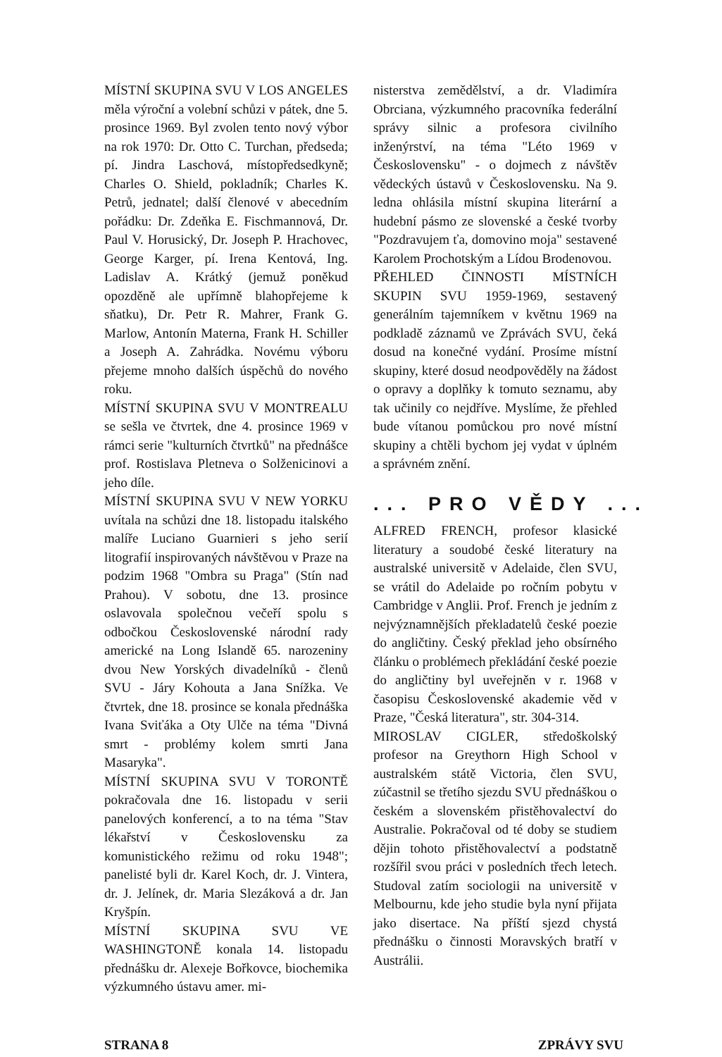MÍSTNÍ SKUPINA SVU V LOS ANGELES měla výroční a volební schůzi v pátek, dne 5. prosince 1969. Byl zvolen tento nový výbor na rok 1970: Dr. Otto C. Turchan, předseda; pí. Jindra Laschová, místopředsedkyně; Charles O. Shield, pokladník; Charles K. Petrů, jednatel; další členové v abecedním pořádku: Dr. Zdeňka E. Fischmannová, Dr. Paul V. Horusický, Dr. Joseph P. Hrachovec, George Karger, pí. Irena Kentová, Ing. Ladislav A. Krátký (jemuž poněkud opozděně ale upřímně blahopřejeme k sňatku), Dr. Petr R. Mahrer, Frank G. Marlow, Antonín Materna, Frank H. Schiller a Joseph A. Zahrádka. Novému výboru přejeme mnoho dalších úspěchů do nového roku.
MÍSTNÍ SKUPINA SVU V MONTREALU se sešla ve čtvrtek, dne 4. prosince 1969 v rámci serie "kulturních čtvrtků" na přednášce prof. Rostislava Pletneva o Solženicinovi a jeho díle.
MÍSTNÍ SKUPINA SVU V NEW YORKU uvítala na schůzi dne 18. listopadu italského malíře Luciano Guarnieri s jeho serií litografií inspirovaných návštěvou v Praze na podzim 1968 "Ombra su Praga" (Stín nad Prahou). V sobotu, dne 13. prosince oslavovala společnou večeří spolu s odbočkou Československé národní rady americké na Long Islandě 65. narozeniny dvou New Yorských divadelníků - členů SVU - Járy Kohouta a Jana Snížka. Ve čtvrtek, dne 18. prosince se konala přednáška Ivana Sviťáka a Oty Ulče na téma "Divná smrt - problémy kolem smrti Jana Masaryka".
MÍSTNÍ SKUPINA SVU V TORONTĚ pokračovala dne 16. listopadu v serii panelových konferencí, a to na téma "Stav lékařství v Československu za komunistického režimu od roku 1948"; panelisté byli dr. Karel Koch, dr. J. Vintera, dr. J. Jelínek, dr. Maria Slezáková a dr. Jan Kryšpín.
MÍSTNÍ SKUPINA SVU VE WASHINGTONĚ konala 14. listopadu přednášku dr. Alexeje Bořkovce, biochemika výzkumného ústavu amer. mi-
nisterstva zemědělství, a dr. Vladimíra Obrciana, výzkumného pracovníka federální správy silnic a profesora civilního inženýrství, na téma "Léto 1969 v Československu" - o dojmech z návštěv vědeckých ústavů v Československu. Na 9. ledna ohlásila místní skupina literární a hudební pásmo ze slovenské a české tvorby "Pozdravujem ťa, domovino moja" sestavené Karolem Prochotským a Lídou Brodenovou.
PŘEHLED ČINNOSTI MÍSTNÍCH SKUPIN SVU 1959-1969, sestavený generálním tajemníkem v květnu 1969 na podkladě záznamů ve Zprávách SVU, čeká dosud na konečné vydání. Prosíme místní skupiny, které dosud neodpověděly na žádost o opravy a doplňky k tomuto seznamu, aby tak učinily co nejdříve. Myslíme, že přehled bude vítanou pomůckou pro nové místní skupiny a chtěli bychom jej vydat v úplném a správném znění.
... PRO VĚDY ...
ALFRED FRENCH, profesor klasické literatury a soudobé české literatury na australské universitě v Adelaide, člen SVU, se vrátil do Adelaide po ročním pobytu v Cambridge v Anglii. Prof. French je jedním z nejvýznamnějších překladatelů české poezie do angličtiny. Český překlad jeho obsírného článku o problémech překládání české poezie do angličtiny byl uveřejněn v r. 1968 v časopisu Československé akademie věd v Praze, "Česká literatura", str. 304-314.
MIROSLAV CIGLER, středoškolský profesor na Greythorn High School v australském státě Victoria, člen SVU, zúčastnil se třetího sjezdu SVU přednáškou o českém a slovenském přistěhovalectví do Australie. Pokračoval od té doby se studiem dějin tohoto přistěhovalectví a podstatně rozšířil svou práci v posledních třech letech. Studoval zatím sociologii na universitě v Melbournu, kde jeho studie byla nyní přijata jako disertace. Na příští sjezd chystá přednášku o činnosti Moravských bratří v Austrálii.
STRANA 8 ZPRÁVY SVU